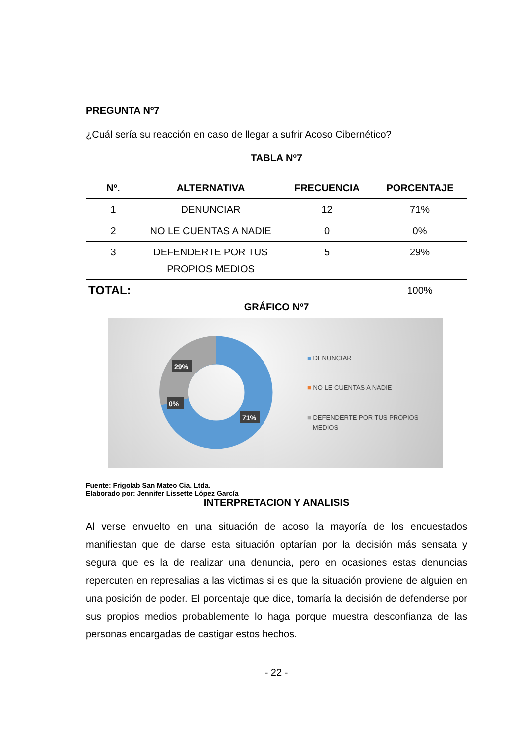PREGUNTA Nº7
¿Cuál sería su reacción en caso de llegar a sufrir Acoso Cibernético?
TABLA Nº7
| Nº. | ALTERNATIVA | FRECUENCIA | PORCENTAJE |
| --- | --- | --- | --- |
| 1 | DENUNCIAR | 12 | 71% |
| 2 | NO LE CUENTAS A NADIE | 0 | 0% |
| 3 | DEFENDERTE POR TUS PROPIOS MEDIOS | 5 | 29% |
| TOTAL: | | | 100% |
GRÁFICO Nº7
29%
0%
71%
■ DENUNCIAR
■ NO LE CUENTAS A NADIE
■ DEFENDERTE POR TUS PROPIOS
MEDIOS
Fuente: Frigolab San Mateo Cia. Ltda.
Elaborado por: Jennifer Lissette López García
INTERPRETACION Y ANALISIS
Al verse envuelto en una situación de acoso la mayoría de los encuestados manifiestan que de darse esta situación optarían por la decisión más sensata y segura que es la de realizar una denuncia, pero en ocasiones estas denuncias repercuten en represalias a las victimas si es que la situación proviene de alguien en una posición de poder. El porcentaje que dice, tomaría la decisión de defenderse por sus propios medios probablemente lo haga porque muestra desconfianza de las personas encargadas de castigar estos hechos.
- 22 -